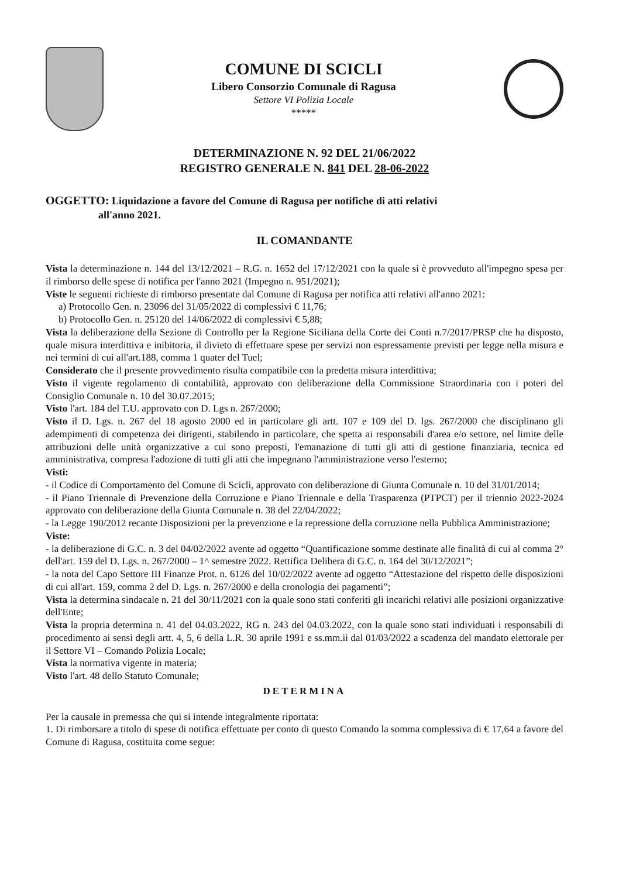COMUNE DI SCICLI
Libero Consorzio Comunale di Ragusa
Settore VI Polizia Locale
*****
DETERMINAZIONE N. 92 DEL 21/06/2022
REGISTRO GENERALE N. 841 DEL 28-06-2022
OGGETTO: Liquidazione a favore del Comune di Ragusa per notifiche di atti relativi
all'anno 2021.
IL COMANDANTE
Vista la determinazione n. 144 del 13/12/2021 – R.G. n. 1652 del 17/12/2021 con la quale si è provveduto all'impegno spesa per il rimborso delle spese di notifica per l'anno 2021 (Impegno n. 951/2021);
Viste le seguenti richieste di rimborso presentate dal Comune di Ragusa per notifica atti relativi all'anno 2021:
a) Protocollo Gen. n. 23096 del 31/05/2022 di complessivi € 11,76;
b) Protocollo Gen. n. 25120 del 14/06/2022 di complessivi € 5,88;
Vista la deliberazione della Sezione di Controllo per la Regione Siciliana della Corte dei Conti n.7/2017/PRSP che ha disposto, quale misura interdittiva e inibitoria, il divieto di effettuare spese per servizi non espressamente previsti per legge nella misura e nei termini di cui all'art.188, comma 1 quater del Tuel;
Considerato che il presente provvedimento risulta compatibile con la predetta misura interdittiva;
Visto il vigente regolamento di contabilità, approvato con deliberazione della Commissione Straordinaria con i poteri del Consiglio Comunale n. 10 del 30.07.2015;
Visto l'art. 184 del T.U. approvato con D. Lgs n. 267/2000;
Visto il D. Lgs. n. 267 del 18 agosto 2000 ed in particolare gli artt. 107 e 109 del D. lgs. 267/2000 che disciplinano gli adempimenti di competenza dei dirigenti, stabilendo in particolare, che spetta ai responsabili d'area e/o settore, nel limite delle attribuzioni delle unità organizzative a cui sono preposti, l'emanazione di tutti gli atti di gestione finanziaria, tecnica ed amministrativa, compresa l'adozione di tutti gli atti che impegnano l'amministrazione verso l'esterno;
Visti:
- il Codice di Comportamento del Comune di Scicli, approvato con deliberazione di Giunta Comunale n. 10 del 31/01/2014;
- il Piano Triennale di Prevenzione della Corruzione e Piano Triennale e della Trasparenza (PTPCT) per il triennio 2022-2024 approvato con deliberazione della Giunta Comunale n. 38 del 22/04/2022;
- la Legge 190/2012 recante Disposizioni per la prevenzione e la repressione della corruzione nella Pubblica Amministrazione;
Viste:
- la deliberazione di G.C. n. 3 del 04/02/2022 avente ad oggetto “Quantificazione somme destinate alle finalità di cui al comma 2° dell'art. 159 del D. Lgs. n. 267/2000 – 1^ semestre 2022. Rettifica Delibera di G.C. n. 164 del 30/12/2021”;
- la nota del Capo Settore III Finanze Prot. n. 6126 del 10/02/2022 avente ad oggetto “Attestazione del rispetto delle disposizioni di cui all'art. 159, comma 2 del D. Lgs. n. 267/2000 e della cronologia dei pagamenti”;
Vista la determina sindacale n. 21 del 30/11/2021 con la quale sono stati conferiti gli incarichi relativi alle posizioni organizzative dell'Ente;
Vista la propria determina n. 41 del 04.03.2022, RG n. 243 del 04.03.2022, con la quale sono stati individuati i responsabili di procedimento ai sensi degli artt. 4, 5, 6 della L.R. 30 aprile 1991 e ss.mm.ii dal 01/03/2022 a scadenza del mandato elettorale per il Settore VI – Comando Polizia Locale;
Vista la normativa vigente in materia;
Visto l'art. 48 dello Statuto Comunale;
DETERMINA
Per la causale in premessa che qui si intende integralmente riportata:
1. Di rimborsare a titolo di spese di notifica effettuate per conto di questo Comando la somma complessiva di € 17,64 a favore del Comune di Ragusa, costituita come segue: